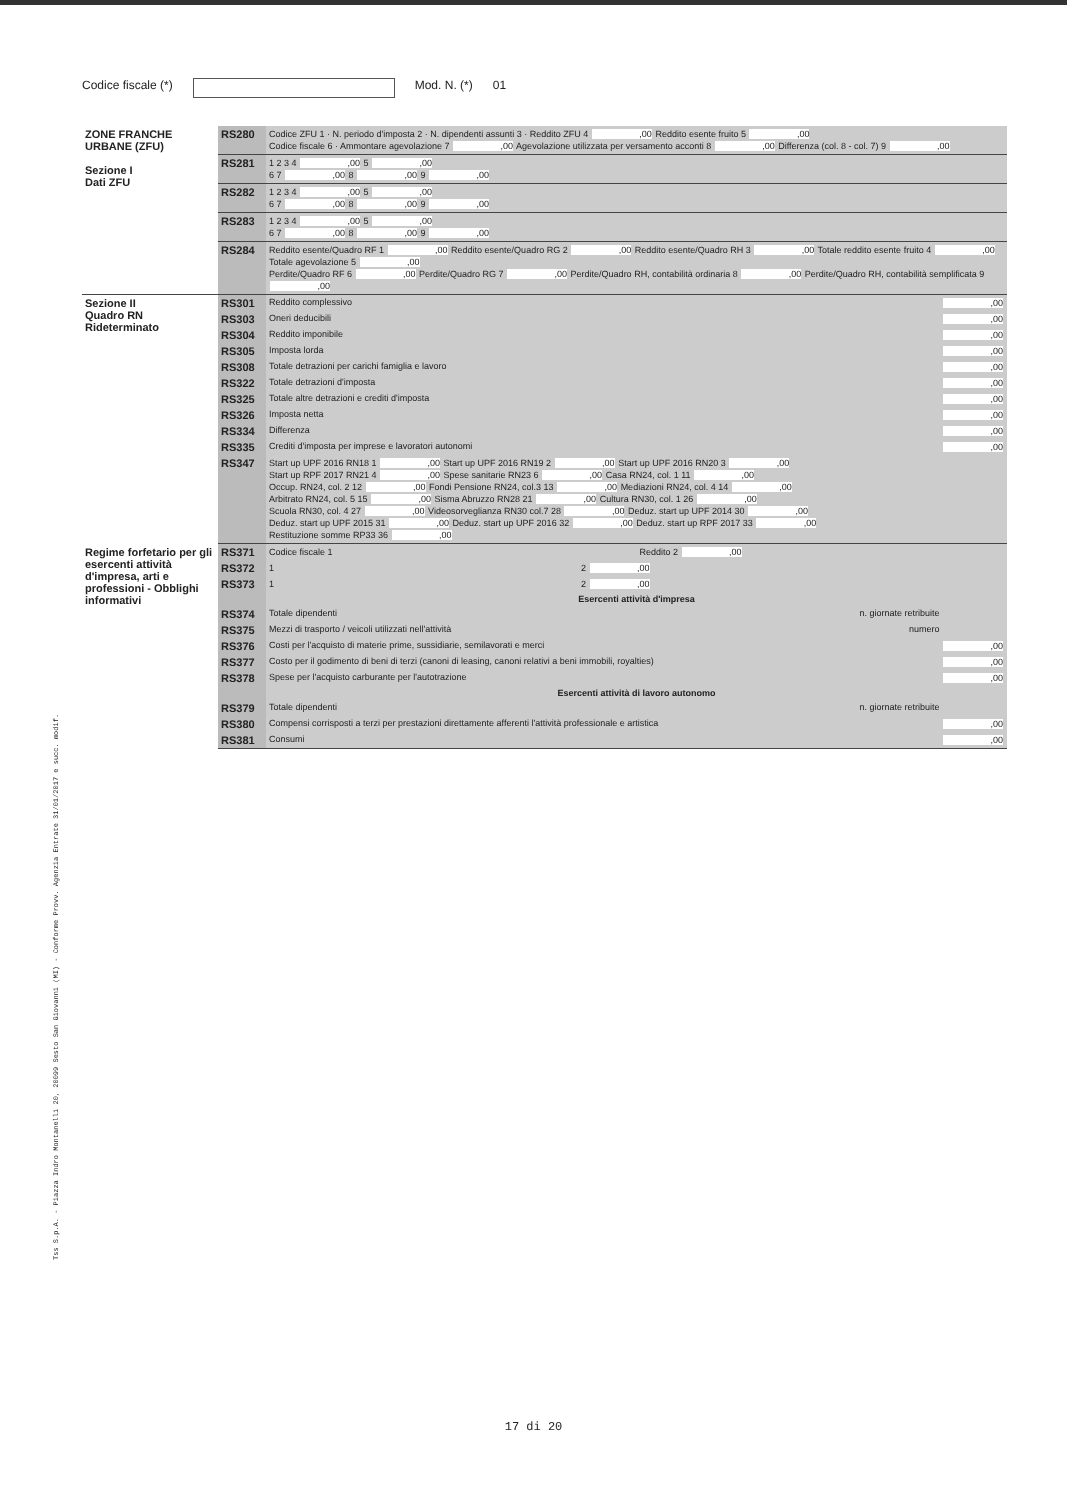Tss S.p.A. - Piazza Indro Montanelli 20, 20099 Sesto San Giovanni (MI) - Conforme Provv. Agenzia Entrate 31/01/2017 e succ. modif.
Codice fiscale (*) Mod. N. (*) 01
| ZONE FRANCHE URBANE (ZFU) Sezione I Dati ZFU | RS280 | Codice ZFU 1 · N. periodo d'imposta 2 · N. dipendenti assunti 3 · Reddito ZFU 4 ,00 Reddito esente fruito 5 ,00 Codice fiscale 6 · Ammontare agevolazione 7 ,00 Agevolazione utilizzata per versamento acconti 8 ,00 Differenza (col. 8 - col. 7) 9 ,00 |
| | RS281 | 1 2 3 4 ,00 5 ,00 6 7 ,00 8 ,00 9 ,00 |
| | RS282 | 1 2 3 4 ,00 5 ,00 6 7 ,00 8 ,00 9 ,00 |
| | RS283 | 1 2 3 4 ,00 5 ,00 6 7 ,00 8 ,00 9 ,00 |
| | RS284 | Reddito esente/Quadro RF 1 ,00 Reddito esente/Quadro RG 2 ,00 Reddito esente/Quadro RH 3 ,00 Totale reddito esente fruito 4 ,00 Totale agevolazione 5 ,00 Perdite/Quadro RF 6 ,00 Perdite/Quadro RG 7 ,00 Perdite/Quadro RH, contabilità ordinaria 8 ,00 Perdite/Quadro RH, contabilità semplificata 9 ,00 |
| Sezione II Quadro RN Rideterminato | RS301 | Reddito complessivo ,00 |
| | RS303 | Oneri deducibili ,00 |
| | RS304 | Reddito imponibile ,00 |
| | RS305 | Imposta lorda ,00 |
| | RS308 | Totale detrazioni per carichi famiglia e lavoro ,00 |
| | RS322 | Totale detrazioni d'imposta ,00 |
| | RS325 | Totale altre detrazioni e crediti d'imposta ,00 |
| | RS326 | Imposta netta ,00 |
| | RS334 | Differenza ,00 |
| | RS335 | Crediti d'imposta per imprese e lavoratori autonomi ,00 |
| | RS347 | Start up UPF 2016 RN18 1 ,00 Start up UPF 2016 RN19 2 ,00 Start up UPF 2016 RN20 3 ,00 Start up RPF 2017 RN21 4 ,00 Spese sanitarie RN23 6 ,00 Casa RN24, col. 1 11 ,00 Occup. RN24, col. 2 12 ,00 Fondi Pensione RN24, col.3 13 ,00 Mediazioni RN24, col. 4 14 ,00 Arbitrato RN24, col. 5 15 ,00 Sisma Abruzzo RN28 21 ,00 Cultura RN30, col. 1 26 ,00 Scuola RN30, col. 4 27 ,00 Videosorveglianza RN30 col.7 28 ,00 Deduz. start up UPF 2014 30 ,00 Deduz. start up UPF 2015 31 ,00 Deduz. start up UPF 2016 32 ,00 Deduz. start up RPF 2017 33 ,00 Restituzione somme RP33 36 ,00 |
| Regime forfetario per gli esercenti attività d'impresa, arti e professioni - Obblighi informativi | RS371 | Codice fiscale 1 Reddito 2 ,00 |
| | RS372 | 1 2 ,00 |
| | RS373 | 1 2 ,00 |
| | | Esercenti attività d'impresa |
| | RS374 | Totale dipendenti n. giornate retribuite |
| | RS375 | Mezzi di trasporto / veicoli utilizzati nell'attività numero |
| | RS376 | Costi per l'acquisto di materie prime, sussidiarie, semilavorati e merci ,00 |
| | RS377 | Costo per il godimento di beni di terzi (canoni di leasing, canoni relativi a beni immobili, royalties) ,00 |
| | RS378 | Spese per l'acquisto carburante per l'autotrazione ,00 |
| | | Esercenti attività di lavoro autonomo |
| | RS379 | Totale dipendenti n. giornate retribuite |
| | RS380 | Compensi corrisposti a terzi per prestazioni direttamente afferenti l'attività professionale e artistica ,00 |
| | RS381 | Consumi ,00 |
17 di 20